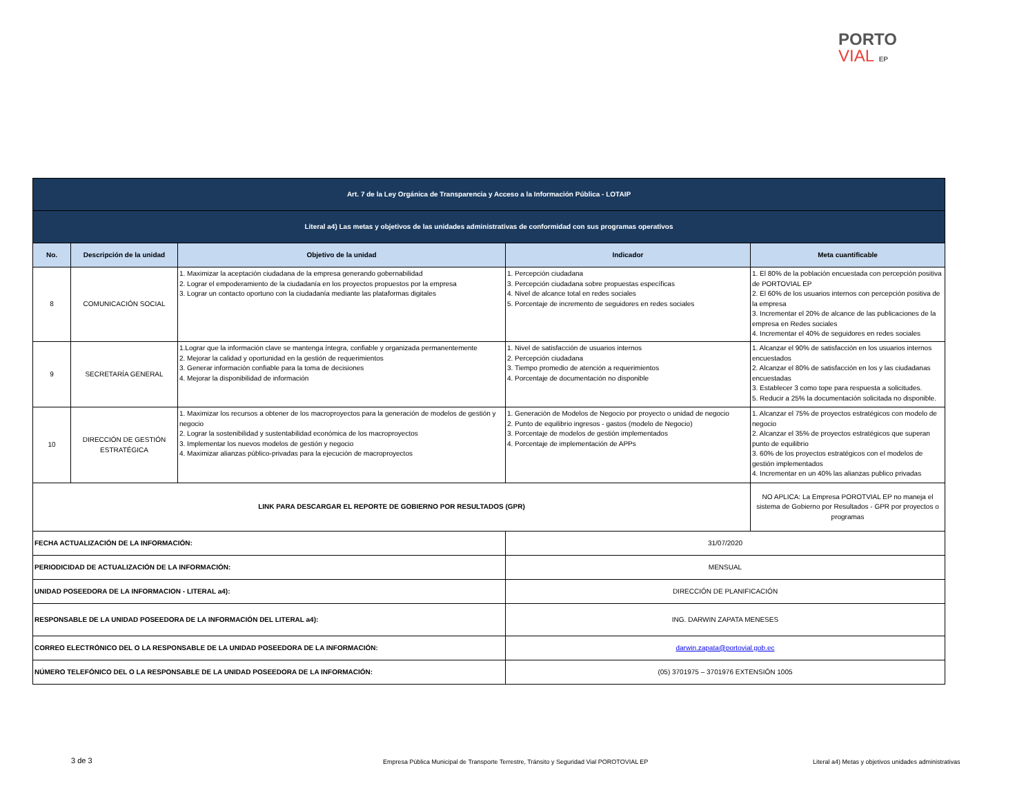PORTO
VIAL EP
| Art. 7 de la Ley Orgánica de Transparencia y Acceso a la Información Pública - LOTAIP | | | | |
| Literal a4) Las metas y objetivos de las unidades administrativas de conformidad con sus programas operativos | | | | |
| No. | Descripción de la unidad | Objetivo de la unidad | Indicador | Meta cuantificable |
| 8 | COMUNICACIÓN SOCIAL | 1. Maximizar la aceptación ciudadana de la empresa generando gobernabilidad 2. Lograr el empoderamiento de la ciudadanía en los proyectos propuestos por la empresa 3. Lograr un contacto oportuno con la ciudadanía mediante las plataformas digitales | 1. Percepción ciudadana 3. Percepción ciudadana sobre propuestas específicas 4. Nivel de alcance total en redes sociales 5. Porcentaje de incremento de seguidores en redes sociales | 1. El 80% de la población encuestada con percepción positiva de PORTOVIAL EP 2. El 60% de los usuarios internos con percepción positiva de la empresa 3. Incrementar el 20% de alcance de las publicaciones de la empresa en Redes sociales 4. Incrementar el 40% de seguidores en redes sociales |
| 9 | SECRETARÍA GENERAL | 1.Lograr que la información clave se mantenga íntegra, confiable y organizada permanentemente 2. Mejorar la calidad y oportunidad en la gestión de requerimientos 3. Generar información confiable para la toma de decisiones 4. Mejorar la disponibilidad de información | 1. Nivel de satisfacción de usuarios internos 2. Percepción ciudadana 3. Tiempo promedio de atención a requerimientos 4. Porcentaje de documentación no disponible | 1. Alcanzar el 90% de satisfacción en los usuarios internos encuestados 2. Alcanzar el 80% de satisfacción en los y las ciudadanas encuestadas 3. Establecer 3 como tope para respuesta a solicitudes. 5. Reducir a 25% la documentación solicitada no disponible. |
| 10 | DIRECCIÓN DE GESTIÓN ESTRATÉGICA | 1. Maximizar los recursos a obtener de los macroproyectos para la generación de modelos de gestión y negocio 2. Lograr la sostenibilidad y sustentabilidad económica de los macroproyectos 3. Implementar los nuevos modelos de gestión y negocio 4. Maximizar alianzas público-privadas para la ejecución de macroproyectos | 1. Generación de Modelos de Negocio por proyecto o unidad de negocio 2. Punto de equilibrio ingresos - gastos (modelo de Negocio) 3. Porcentaje de modelos de gestión implementados 4. Porcentaje de implementación de APPs | 1. Alcanzar el 75% de proyectos estratégicos con modelo de negocio 2. Alcanzar el 35% de proyectos estratégicos que superan punto de equilibrio 3. 60% de los proyectos estratégicos con el modelos de gestión implementados 4. Incrementar en un 40% las alianzas publico privadas |
| LINK PARA DESCARGAR EL REPORTE DE GOBIERNO POR RESULTADOS (GPR) | | | | NO APLICA: La Empresa POROTVIAL EP no maneja el sistema de Gobierno por Resultados - GPR por proyectos o programas |
| FECHA ACTUALIZACIÓN DE LA INFORMACIÓN: | | | 31/07/2020 | |
| PERIODICIDAD DE ACTUALIZACIÓN DE LA INFORMACIÓN: | | | MENSUAL | |
| UNIDAD POSEEDORA DE LA INFORMACION - LITERAL a4): | | | DIRECCIÓN DE PLANIFICACIÓN | |
| RESPONSABLE DE LA UNIDAD POSEEDORA DE LA INFORMACIÓN DEL LITERAL a4): | | | ING. DARWIN ZAPATA MENESES | |
| CORREO ELECTRÓNICO DEL O LA RESPONSABLE DE LA UNIDAD POSEEDORA DE LA INFORMACIÓN: | | | darwin.zapata@portovial.gob.ec | |
| NÚMERO TELEFÓNICO DEL O LA RESPONSABLE DE LA UNIDAD POSEEDORA DE LA INFORMACIÓN: | | | (05) 3701975 – 3701976 EXTENSIÓN 1005 | |
3 de 3
Empresa Pública Municipal de Transporte Terrestre, Tránsito y Seguridad Vial POROTOVIAL EP
Literal a4) Metas y objetivos unidades administrativas